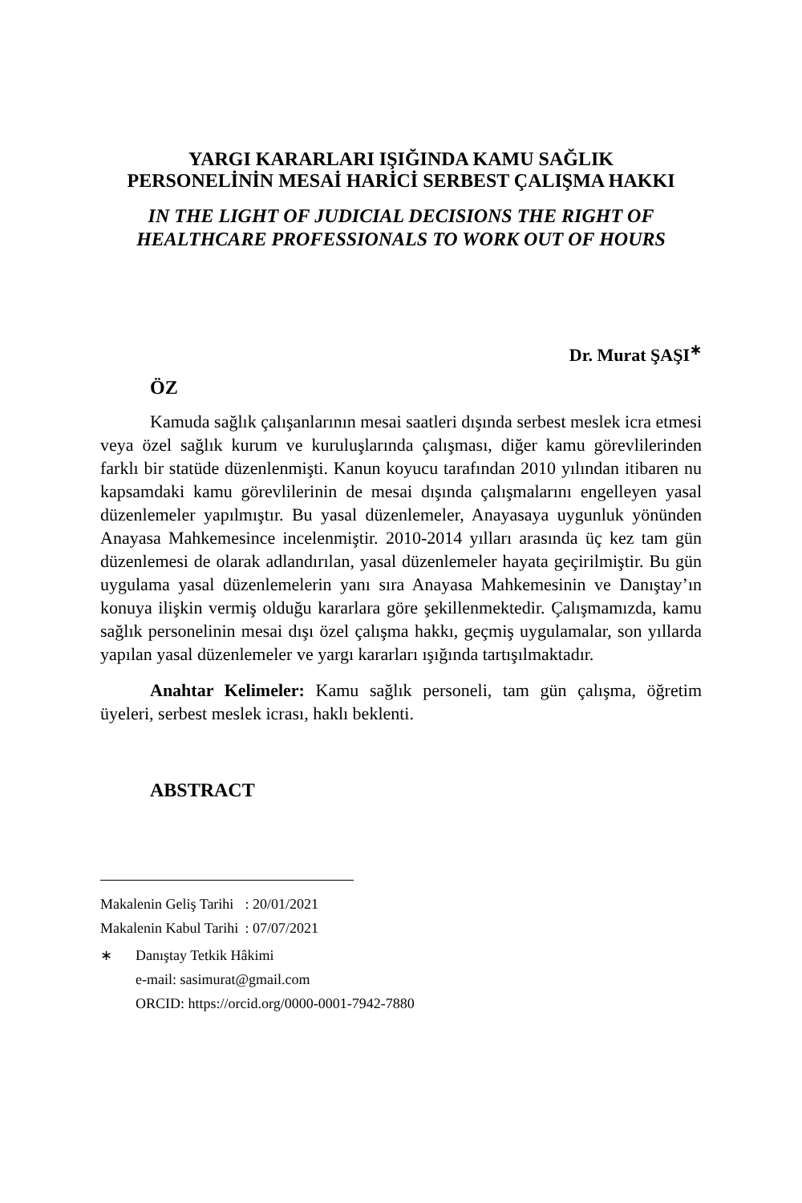YARGI KARARLARI IŞIĞINDA KAMU SAĞLIK
PERSONELİNİN MESAİ HARİCİ SERBEST ÇALIŞMA HAKKI
IN THE LIGHT OF JUDICIAL DECISIONS THE RIGHT OF
HEALTHCARE PROFESSIONALS TO WORK OUT OF HOURS
Dr. Murat ŞAŞI<sup>∗</sup>
ÖZ
Kamuda sağlık çalışanlarının mesai saatleri dışında serbest meslek icra etmesi veya özel sağlık kurum ve kuruluşlarında çalışması, diğer kamu görevlilerinden farklı bir statüde düzenlenmişti. Kanun koyucu tarafından 2010 yılından itibaren nu kapsamdaki kamu görevlilerinin de mesai dışında çalışmalarını engelleyen yasal düzenlemeler yapılmıştır. Bu yasal düzenlemeler, Anayasaya uygunluk yönünden Anayasa Mahkemesince incelenmiştir. 2010-2014 yılları arasında üç kez tam gün düzenlemesi de olarak adlandırılan, yasal düzenlemeler hayata geçirilmiştir. Bu gün uygulama yasal düzenlemelerin yanı sıra Anayasa Mahkemesinin ve Danıştay’ın konuya ilişkin vermiş olduğu kararlara göre şekillenmektedir. Çalışmamızda, kamu sağlık personelinin mesai dışı özel çalışma hakkı, geçmiş uygulamalar, son yıllarda yapılan yasal düzenlemeler ve yargı kararları ışığında tartışılmaktadır.
Anahtar Kelimeler: Kamu sağlık personeli, tam gün çalışma, öğretim üyeleri, serbest meslek icrası, haklı beklenti.
ABSTRACT
| Makalenin Geliş Tarihi | : 20/01/2021 |
| Makalenin Kabul Tarihi | : 07/07/2021 |
| ∗ | Danıştay Tetkik Hâkimi e-mail: sasimurat@gmail.com ORCID: https://orcid.org/0000-0001-7942-7880 |